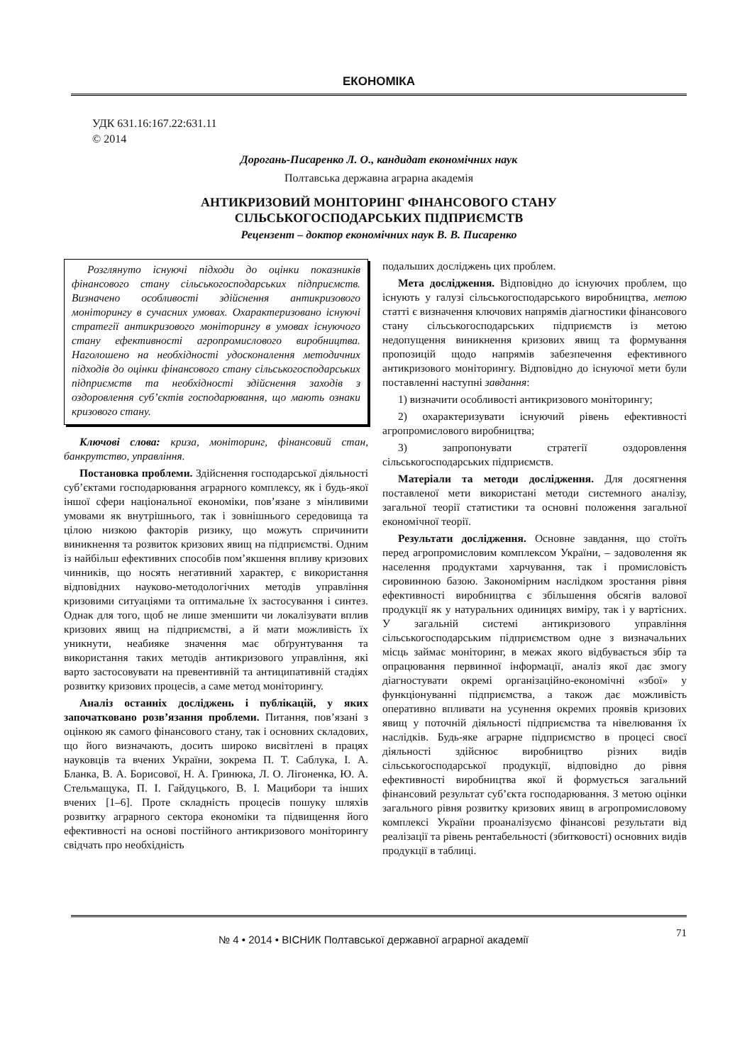ЕКОНОМІКА
УДК 631.16:167.22:631.11
© 2014
Дорогань-Писаренко Л. О., кандидат економічних наук
Полтавська державна аграрна академія
АНТИКРИЗОВИЙ МОНІТОРИНГ ФІНАНСОВОГО СТАНУ
СІЛЬСЬКОГОСПОДАРСЬКИХ ПІДПРИЄМСТВ
Рецензент – доктор економічних наук В. В. Писаренко
Розглянуто існуючі підходи до оцінки показників фінансового стану сільськогосподарських підприємств. Визначено особливості здійснення антикризового моніторингу в сучасних умовах. Охарактеризовано існуючі стратегії антикризового моніторингу в умовах існуючого стану ефективності агропромислового виробництва. Наголошено на необхідності удосконалення методичних підходів до оцінки фінансового стану сільськогосподарських підприємств та необхідності здійснення заходів з оздоровлення суб’єктів господарювання, що мають ознаки кризового стану.
Ключові слова: криза, моніторинг, фінансовий стан, банкрутство, управління.
Постановка проблеми. Здійснення господарської діяльності суб’єктами господарювання аграрного комплексу, як і будь-якої іншої сфери національної економіки, пов’язане з мінливими умовами як внутрішнього, так і зовнішнього середовища та цілою низкою факторів ризику, що можуть спричинити виникнення та розвиток кризових явищ на підприємстві. Одним із найбільш ефективних способів пом’якшення впливу кризових чинників, що носять негативний характер, є використання відповідних науково-методологічних методів управління кризовими ситуаціями та оптимальне їх застосування і синтез. Однак для того, щоб не лише зменшити чи локалізувати вплив кризових явищ на підприємстві, а й мати можливість їх уникнути, неабияке значення має обґрунтування та використання таких методів антикризового управління, які варто застосовувати на превентивній та антиципативній стадіях розвитку кризових процесів, а саме метод моніторингу.
Аналіз останніх досліджень і публікацій, у яких започатковано розв’язання проблеми. Питання, пов’язані з оцінкою як самого фінансового стану, так і основних складових, що його визначають, досить широко висвітлені в працях науковців та вчених України, зокрема П. Т. Саблука, І. А. Бланка, В. А. Борисової, Н. А. Гринюка, Л. О. Лігоненка, Ю. А. Стельмащука, П. І. Гайдуцького, В. І. Мацибори та інших вчених [1–6]. Проте складність процесів пошуку шляхів розвитку аграрного сектора економіки та підвищення його ефективності на основі постійного антикризового моніторингу свідчать про необхідність
подальших досліджень цих проблем.
Мета дослідження. Відповідно до існуючих проблем, що існують у галузі сільськогосподарського виробництва, метою статті є визначення ключових напрямів діагностики фінансового стану сільськогосподарських підприємств із метою недопущення виникнення кризових явищ та формування пропозицій щодо напрямів забезпечення ефективного антикризового моніторингу. Відповідно до існуючої мети були поставленні наступні завдання:
1) визначити особливості антикризового моніторингу;
2) охарактеризувати існуючий рівень ефективності агропромислового виробництва;
3) запропонувати стратегії оздоровлення сільськогосподарських підприємств.
Матеріали та методи дослідження. Для досягнення поставленої мети використані методи системного аналізу, загальної теорії статистики та основні положення загальної економічної теорії.
Результати дослідження. Основне завдання, що стоїть перед агропромисловим комплексом України, – задоволення як населення продуктами харчування, так і промисловість сировинною базою. Закономірним наслідком зростання рівня ефективності виробництва є збільшення обсягів валової продукції як у натуральних одиницях виміру, так і у вартісних. У загальній системі антикризового управління сільськогосподарським підприємством одне з визначальних місць займає моніторинг, в межах якого відбувається збір та опрацювання первинної інформації, аналіз якої дає змогу діагностувати окремі організаційно-економічні «збої» у функціонуванні підприємства, а також дає можливість оперативно впливати на усунення окремих проявів кризових явищ у поточній діяльності підприємства та нівелювання їх наслідків. Будь-яке аграрне підприємство в процесі своєї діяльності здійснює виробництво різних видів сільськогосподарської продукції, відповідно до рівня ефективності виробництва якої й формується загальний фінансовий результат суб’єкта господарювання. З метою оцінки загального рівня розвитку кризових явищ в агропромисловому комплексі України проаналізуємо фінансові результати від реалізації та рівень рентабельності (збитковості) основних видів продукції в таблиці.
№ 4 • 2014 • ВІСНИК Полтавської державної аграрної академії 71